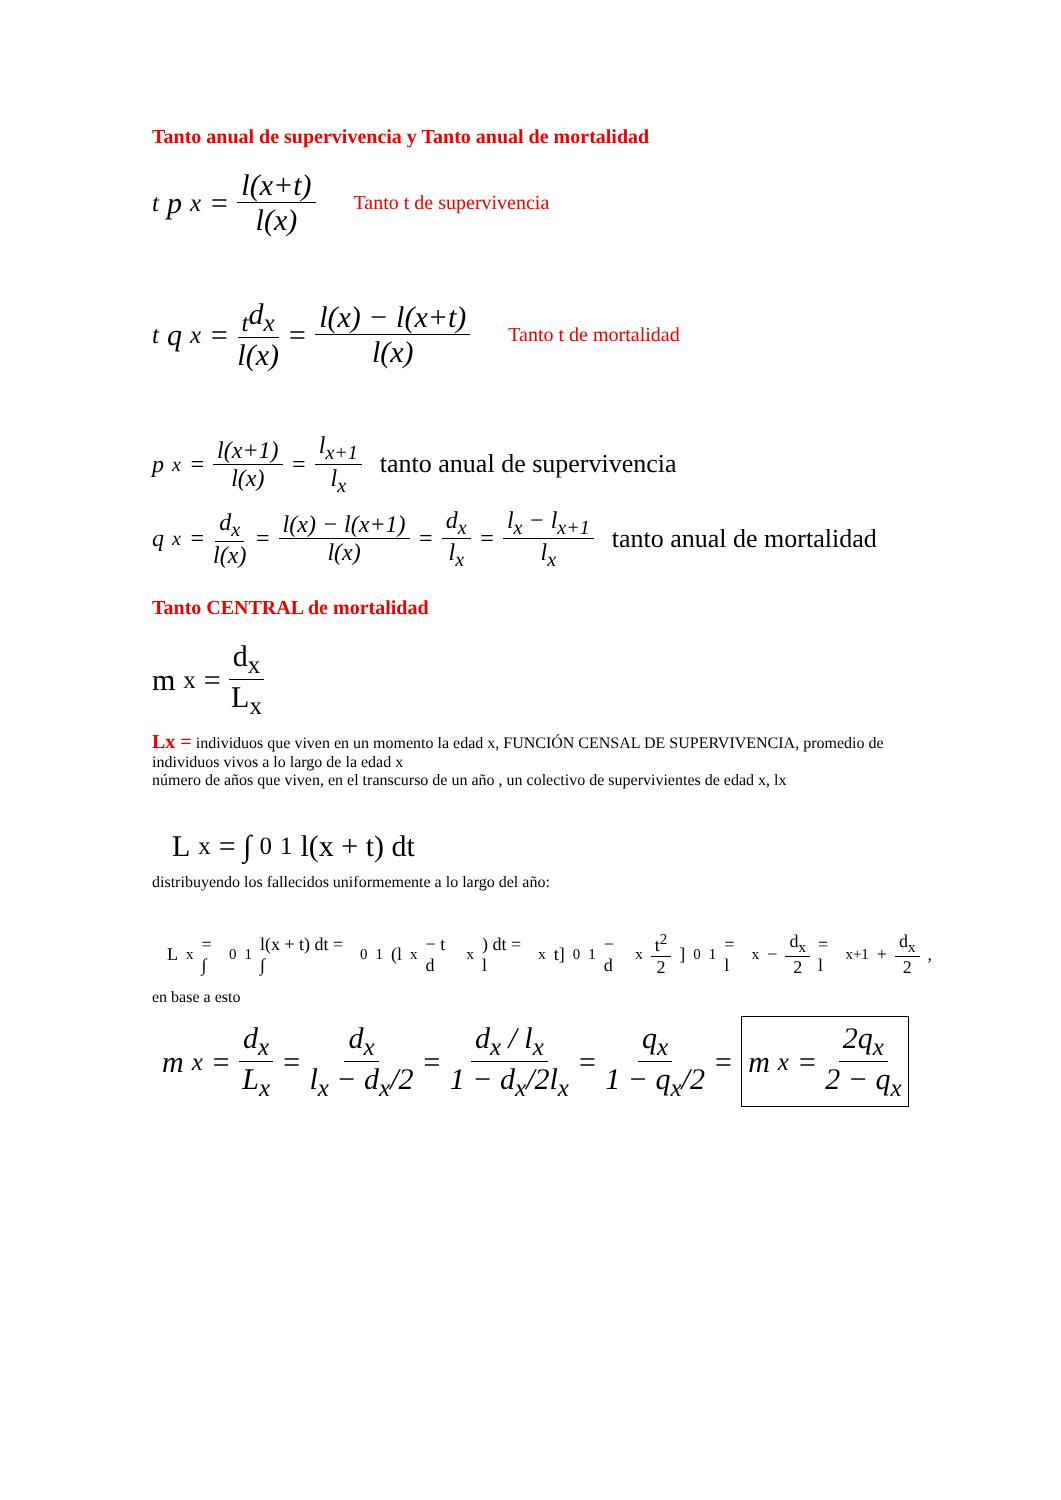Tanto anual de supervivencia y Tanto anual de mortalidad
<sub>t</sub>p<sub>x</sub> = l(x+t) l(x) Tanto t de supervivencia
<sub>t</sub>q<sub>x</sub> = <sub>t</sub>d<sub>x</sub> l(x) = l(x) − l(x+t) l(x) Tanto t de mortalidad
p<sub>x</sub> = l(x+1) l(x) = l<sub>x+1</sub> l<sub>x</sub> tanto anual de supervivencia
q<sub>x</sub> = d<sub>x</sub> l(x) = l(x) − l(x+1) l(x) = d<sub>x</sub> l<sub>x</sub> = l<sub>x</sub> − l<sub>x+1</sub> l<sub>x</sub> tanto anual de mortalidad
Tanto CENTRAL de mortalidad
m<sub>x</sub> = d<sub>x</sub> L<sub>x</sub>
Lx = individuos que viven en un momento la edad x, FUNCIÓN CENSAL DE SUPERVIVENCIA, promedio de individuos vivos a lo largo de la edad x
número de años que viven, en el transcurso de un año , un colectivo de supervivientes de edad x, lx
L<sub>x</sub> = ∫<sub>0</sub><sup>1</sup> l(x + t) dt
distribuyendo los fallecidos uniformemente a lo largo del año:
L<sub>x</sub> = ∫<sub>0</sub><sup>1</sup>l(x + t) dt = ∫<sub>0</sub><sup>1</sup>(l<sub>x</sub> − t d<sub>x</sub>) dt = l<sub>x</sub> t]<sub>0</sub><sup>1</sup> − d<sub>x</sub> t<sup>2</sup> 2]<sub>0</sub><sup>1</sup> = l<sub>x</sub> − d<sub>x</sub> 2 = l<sub>x+1</sub> + d<sub>x</sub> 2,
en base a esto
m<sub>x</sub> = d<sub>x</sub> L<sub>x</sub> = d<sub>x</sub> l<sub>x</sub> − d<sub>x</sub>/2 = d<sub>x</sub> / l<sub>x</sub> 1 − d<sub>x</sub>/2l<sub>x</sub> = q<sub>x</sub> 1 − q<sub>x</sub>/2 = m<sub>x</sub> = 2q<sub>x</sub> 2 − q<sub>x</sub>